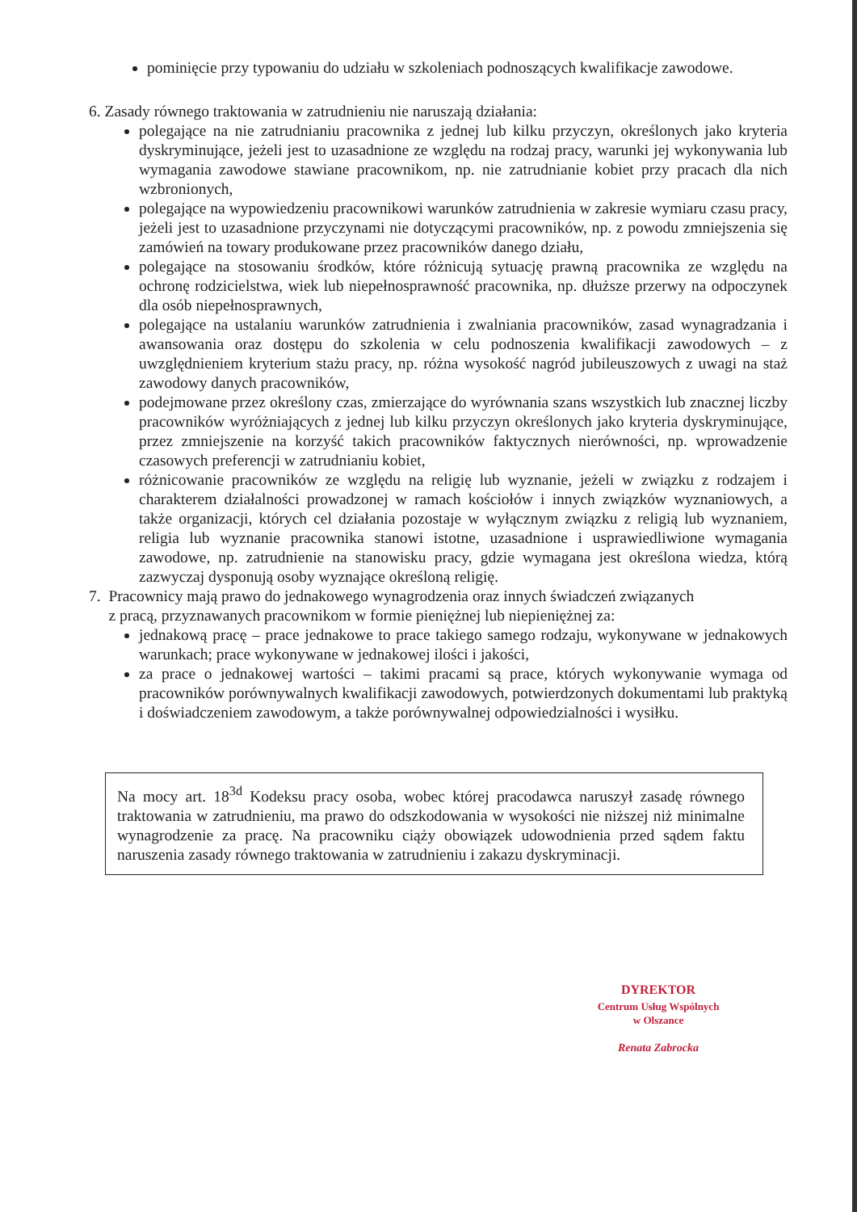pominięcie przy typowaniu do udziału w szkoleniach podnoszących kwalifikacje zawodowe.
6. Zasady równego traktowania w zatrudnieniu nie naruszają działania:
polegające na nie zatrudnianiu pracownika z jednej lub kilku przyczyn, określonych jako kryteria dyskryminujące, jeżeli jest to uzasadnione ze względu na rodzaj pracy, warunki jej wykonywania lub wymagania zawodowe stawiane pracownikom, np. nie zatrudnianie kobiet przy pracach dla nich wzbronionych,
polegające na wypowiedzeniu pracownikowi warunków zatrudnienia w zakresie wymiaru czasu pracy, jeżeli jest to uzasadnione przyczynami nie dotyczącymi pracowników, np. z powodu zmniejszenia się zamówień na towary produkowane przez pracowników danego działu,
polegające na stosowaniu środków, które różnicują sytuację prawną pracownika ze względu na ochronę rodzicielstwa, wiek lub niepełnosprawność pracownika, np. dłuższe przerwy na odpoczynek dla osób niepełnosprawnych,
polegające na ustalaniu warunków zatrudnienia i zwalniania pracowników, zasad wynagradzania i awansowania oraz dostępu do szkolenia w celu podnoszenia kwalifikacji zawodowych – z uwzględnieniem kryterium stażu pracy, np. różna wysokość nagród jubileuszowych z uwagi na staż zawodowy danych pracowników,
podejmowane przez określony czas, zmierzające do wyrównania szans wszystkich lub znacznej liczby pracowników wyróżniających z jednej lub kilku przyczyn określonych jako kryteria dyskryminujące, przez zmniejszenie na korzyść takich pracowników faktycznych nierówności, np. wprowadzenie czasowych preferencji w zatrudnianiu kobiet,
różnicowanie pracowników ze względu na religię lub wyznanie, jeżeli w związku z rodzajem i charakterem działalności prowadzonej w ramach kościołów i innych związków wyznaniowych, a także organizacji, których cel działania pozostaje w wyłącznym związku z religią lub wyznaniem, religia lub wyznanie pracownika stanowi istotne, uzasadnione i usprawiedliwione wymagania zawodowe, np. zatrudnienie na stanowisku pracy, gdzie wymagana jest określona wiedza, którą zazwyczaj dysponują osoby wyznające określoną religię.
7. Pracownicy mają prawo do jednakowego wynagrodzenia oraz innych świadczeń związanych
z pracą, przyznawanych pracownikom w formie pieniężnej lub niepieniężnej za:
jednakową pracę – prace jednakowe to prace takiego samego rodzaju, wykonywane w jednakowych warunkach; prace wykonywane w jednakowej ilości i jakości,
za prace o jednakowej wartości – takimi pracami są prace, których wykonywanie wymaga od pracowników porównywalnych kwalifikacji zawodowych, potwierdzonych dokumentami lub praktyką i doświadczeniem zawodowym, a także porównywalnej odpowiedzialności i wysiłku.
Na mocy art. 18<sup>3d</sup> Kodeksu pracy osoba, wobec której pracodawca naruszył zasadę równego traktowania w zatrudnieniu, ma prawo do odszkodowania w wysokości nie niższej niż minimalne wynagrodzenie za pracę. Na pracowniku ciąży obowiązek udowodnienia przed sądem faktu naruszenia zasady równego traktowania w zatrudnieniu i zakazu dyskryminacji.
DYREKTOR
Centrum Usług Wspólnych
w Olszance
Renata Zabrocka